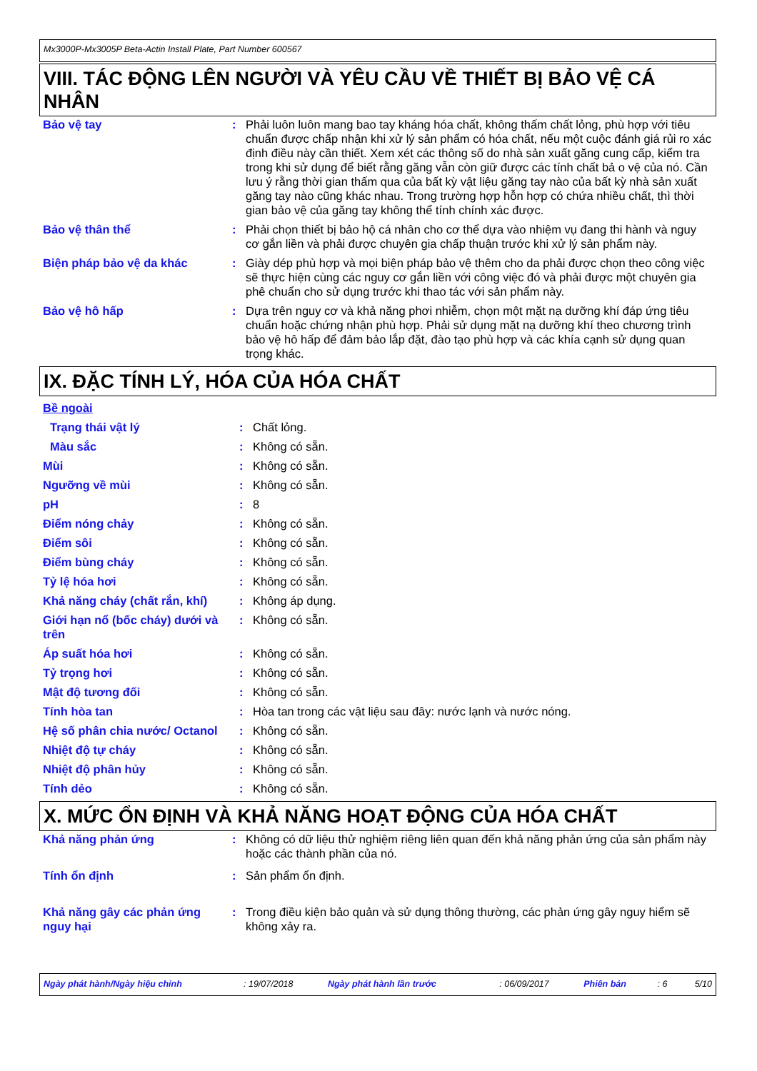Mx3000P-Mx3005P Beta-Actin Install Plate, Part Number 600567
VIII. TÁC ĐỘNG LÊN NGƯỜI VÀ YÊU CẦU VỀ THIẾT BỊ BẢO VỆ CÁ NHÂN
| Bảo vệ tay | : | Phải luôn luôn mang bao tay kháng hóa chất, không thấm chất lỏng, phù hợp với tiêu chuẩn được chấp nhận khi xử lý sản phẩm có hóa chất, nếu một cuộc đánh giá rủi ro xác định điều này cần thiết. Xem xét các thông số do nhà sản xuất găng cung cấp, kiểm tra trong khi sử dụng để biết rằng găng vẫn còn giữ được các tính chất bả o vệ của nó. Cần lưu ý rằng thời gian thấm qua của bất kỳ vật liệu găng tay nào của bất kỳ nhà sản xuất găng tay nào cũng khác nhau. Trong trường hợp hỗn hợp có chứa nhiều chất, thì thời gian bảo vệ của găng tay không thể tính chính xác được. |
| Bảo vệ thân thể | : | Phải chọn thiết bị bảo hộ cá nhân cho cơ thể dựa vào nhiệm vụ đang thi hành và nguy cơ gắn liền và phải được chuyên gia chấp thuận trước khi xử lý sản phẩm này. |
| Biện pháp bảo vệ da khác | : | Giày dép phù hợp và mọi biện pháp bảo vệ thêm cho da phải được chọn theo công việc sẽ thực hiện cùng các nguy cơ gắn liền với công việc đó và phải được một chuyên gia phê chuẩn cho sử dụng trước khi thao tác với sản phẩm này. |
| Bảo vệ hô hấp | : | Dựa trên nguy cơ và khả năng phơi nhiễm, chọn một mặt nạ dưỡng khí đáp ứng tiêu chuẩn hoặc chứng nhận phù hợp. Phải sử dụng mặt nạ dưỡng khí theo chương trình bảo vệ hô hấp để đảm bảo lắp đặt, đào tạo phù hợp và các khía cạnh sử dụng quan trọng khác. |
IX. ĐẶC TÍNH LÝ, HÓA CỦA HÓA CHẤT
| Bề ngoài | | |
| Trạng thái vật lý | : | Chất lỏng. |
| Màu sắc | : | Không có sẵn. |
| Mùi | : | Không có sẵn. |
| Ngưỡng về mùi | : | Không có sẵn. |
| pH | : | 8 |
| Điểm nóng chảy | : | Không có sẵn. |
| Điểm sôi | : | Không có sẵn. |
| Điểm bùng cháy | : | Không có sẵn. |
| Tỷ lệ hóa hơi | : | Không có sẵn. |
| Khả năng cháy (chất rắn, khí) | : | Không áp dụng. |
| Giới hạn nổ (bốc cháy) dưới và trên | : | Không có sẵn. |
| Áp suất hóa hơi | : | Không có sẵn. |
| Tỷ trọng hơi | : | Không có sẵn. |
| Mật độ tương đối | : | Không có sẵn. |
| Tính hòa tan | : | Hòa tan trong các vật liệu sau đây: nước lạnh và nước nóng. |
| Hệ số phân chia nước/ Octanol | : | Không có sẵn. |
| Nhiệt độ tự cháy | : | Không có sẵn. |
| Nhiệt độ phân hủy | : | Không có sẵn. |
| Tính dẻo | : | Không có sẵn. |
X. MỨC ỔN ĐỊNH VÀ KHẢ NĂNG HOẠT ĐỘNG CỦA HÓA CHẤT
| Khả năng phản ứng | : | Không có dữ liệu thử nghiệm riêng liên quan đến khả năng phản ứng của sản phẩm này hoặc các thành phần của nó. |
| Tính ổn định | : | Sản phẩm ổn định. |
| Khả năng gây các phản ứng nguy hại | : | Trong điều kiện bảo quản và sử dụng thông thường, các phản ứng gây nguy hiểm sẽ không xảy ra. |
| Ngày phát hành/Ngày hiệu chỉnh | : 19/07/2018 | Ngày phát hành lần trước | : 06/09/2017 | Phiên bản | : 6 | 5/10 |